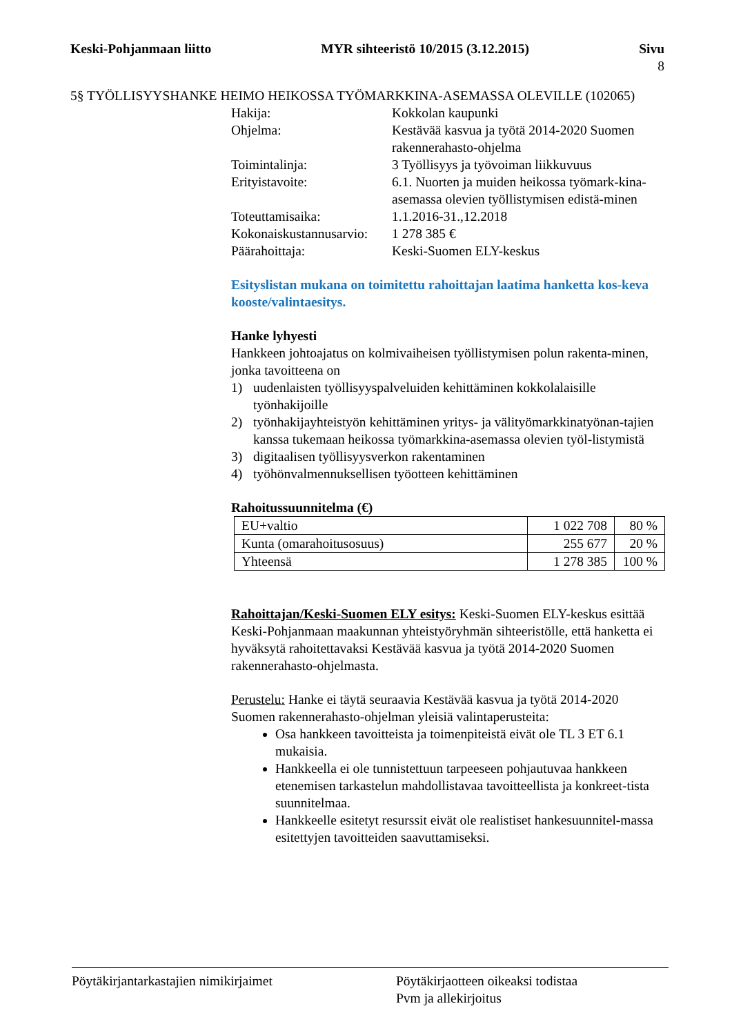Keski-Pohjanmaan liitto MYR sihteeristö 10/2015 (3.12.2015)
Sivu
8
5§ TYÖLLISYYSHANKE HEIMO HEIKOSSA TYÖMARKKINA-ASEMASSA OLEVILLE (102065)
Hakija:
Kokkolan kaupunki
Ohjelma:
Kestävää kasvua ja työtä 2014-2020 Suomen rakennerahasto-ohjelma
Toimintalinja:
3 Työllisyys ja työvoiman liikkuvuus
Erityistavoite:
6.1. Nuorten ja muiden heikossa työmark-kina-asemassa olevien työllistymisen edistä-minen
Toteuttamisaika:
1.1.2016-31.,12.2018
Kokonaiskustannusarvio:
1 278 385 €
Päärahoittaja:
Keski-Suomen ELY-keskus
Esityslistan mukana on toimitettu rahoittajan laatima hanketta kos-keva kooste/valintaesitys.
Hanke lyhyesti
Hankkeen johtoajatus on kolmivaiheisen työllistymisen polun rakenta-minen, jonka tavoitteena on
1) uudenlaisten työllisyyspalveluiden kehittäminen kokkolalaisille työnhakijoille
2) työnhakijayhteistyön kehittäminen yritys- ja välityömarkkinatyönan-tajien kanssa tukemaan heikossa työmarkkina-asemassa olevien työl-listymistä
3) digitaalisen työllisyysverkon rakentaminen
4) työhönvalmennuksellisen työotteen kehittäminen
Rahoitussuunnitelma (€)
| EU+valtio | 1 022 708 | 80 % |
| Kunta (omarahoitusosuus) | 255 677 | 20 % |
| Yhteensä | 1 278 385 | 100 % |
Rahoittajan/Keski-Suomen ELY esitys: Keski-Suomen ELY-keskus esittää Keski-Pohjanmaan maakunnan yhteistyöryhmän sihteeristölle, että hanketta ei hyväksytä rahoitettavaksi Kestävää kasvua ja työtä 2014-2020 Suomen rakennerahasto-ohjelmasta.
Perustelu: Hanke ei täytä seuraavia Kestävää kasvua ja työtä 2014-2020 Suomen rakennerahasto-ohjelman yleisiä valintaperusteita:
Osa hankkeen tavoitteista ja toimenpiteistä eivät ole TL 3 ET 6.1 mukaisia.
Hankkeella ei ole tunnistettuun tarpeeseen pohjautuvaa hankkeen etenemisen tarkastelun mahdollistavaa tavoitteellista ja konkreet-tista suunnitelmaa.
Hankkeelle esitetyt resurssit eivät ole realistiset hankesuunnitel-massa esitettyjen tavoitteiden saavuttamiseksi.
Pöytäkirjantarkastajien nimikirjaimet Pöytäkirjaotteen oikeaksi todistaa
Pvm ja allekirjoitus